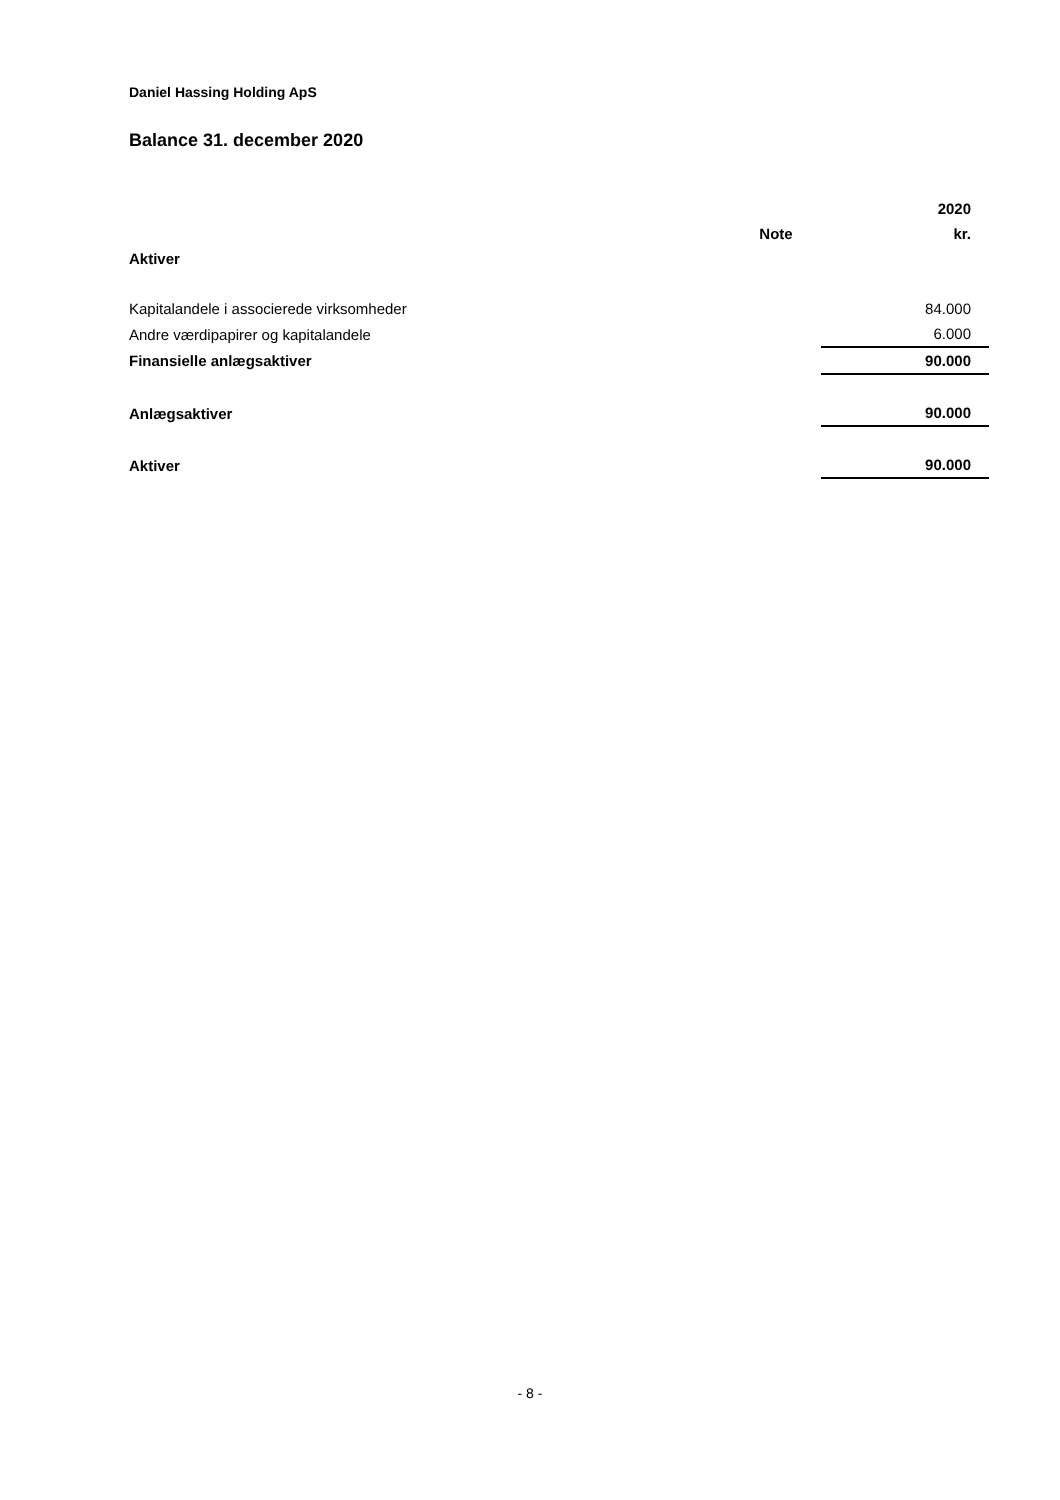Daniel Hassing Holding ApS
Balance 31. december 2020
| | | 2020 |
| | Note | kr. |
| Aktiver | | |
| Kapitalandele i associerede virksomheder | | 84.000 |
| Andre værdipapirer og kapitalandele | | 6.000 |
| Finansielle anlægsaktiver | | 90.000 |
| Anlægsaktiver | | 90.000 |
| Aktiver | | 90.000 |
- 8 -